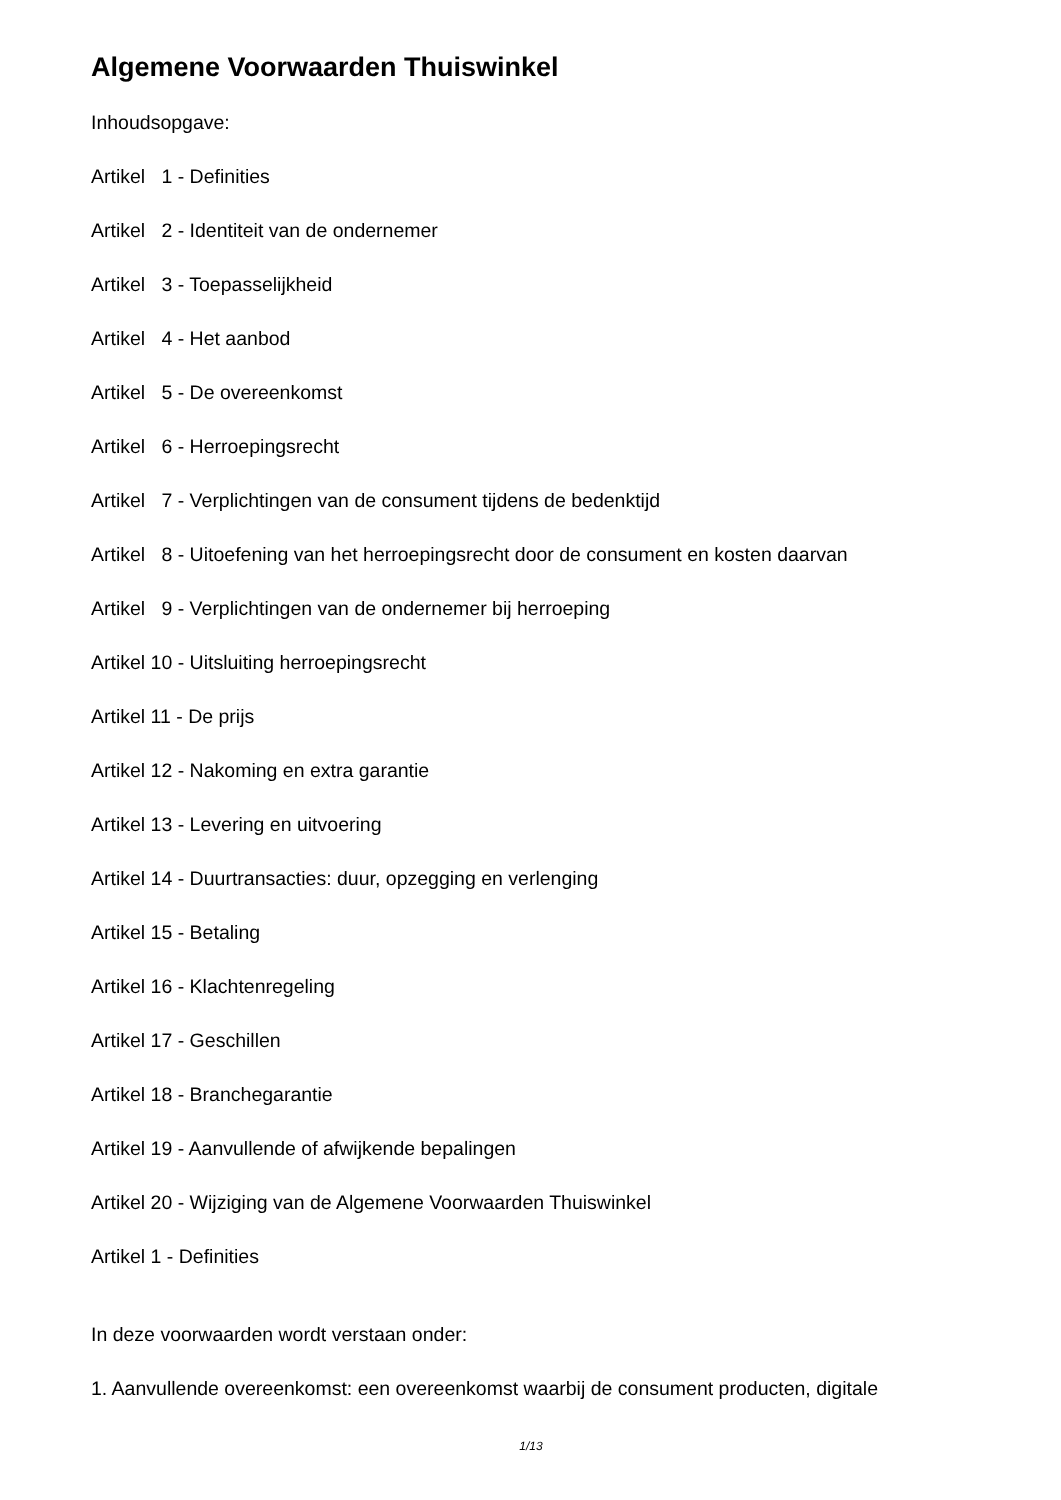Algemene Voorwaarden Thuiswinkel
Inhoudsopgave:
Artikel 1 - Definities
Artikel 2 - Identiteit van de ondernemer
Artikel 3 - Toepasselijkheid
Artikel 4 - Het aanbod
Artikel 5 - De overeenkomst
Artikel 6 - Herroepingsrecht
Artikel 7 - Verplichtingen van de consument tijdens de bedenktijd
Artikel 8 - Uitoefening van het herroepingsrecht door de consument en kosten daarvan
Artikel 9 - Verplichtingen van de ondernemer bij herroeping
Artikel 10 - Uitsluiting herroepingsrecht
Artikel 11 - De prijs
Artikel 12 - Nakoming en extra garantie
Artikel 13 - Levering en uitvoering
Artikel 14 - Duurtransacties: duur, opzegging en verlenging
Artikel 15 - Betaling
Artikel 16 - Klachtenregeling
Artikel 17 - Geschillen
Artikel 18 - Branchegarantie
Artikel 19 - Aanvullende of afwijkende bepalingen
Artikel 20 - Wijziging van de Algemene Voorwaarden Thuiswinkel
Artikel 1 - Definities
In deze voorwaarden wordt verstaan onder:
1. Aanvullende overeenkomst: een overeenkomst waarbij de consument producten, digitale
1/13